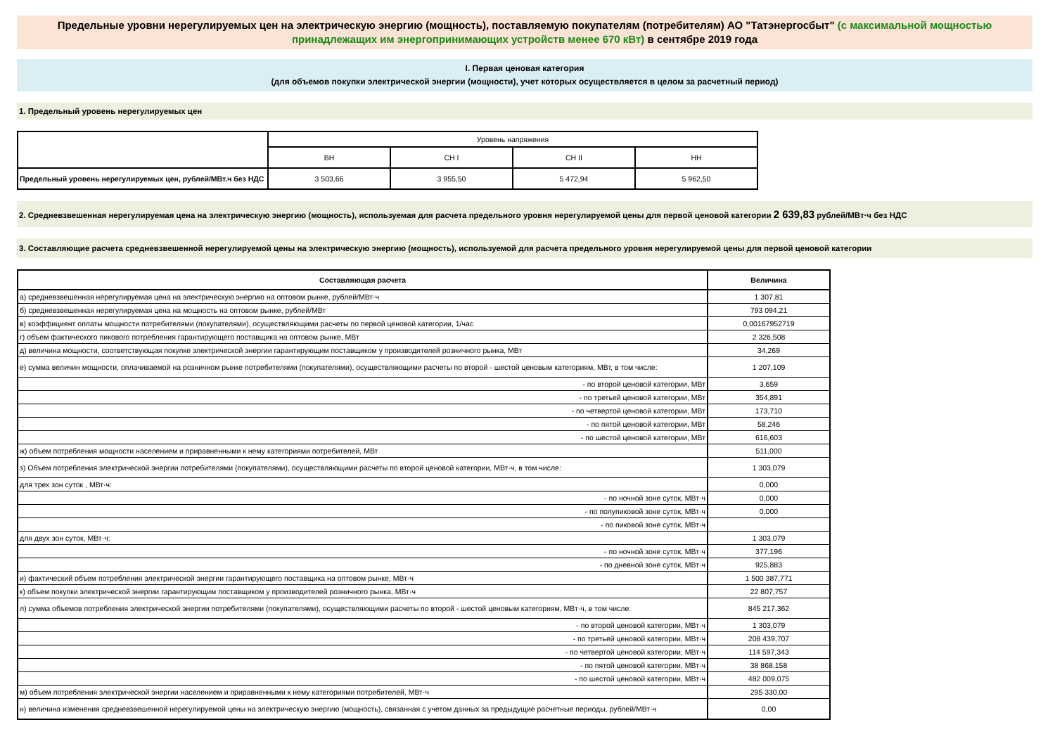Предельные уровни нерегулируемых цен на электрическую энергию (мощность), поставляемую покупателям (потребителям) АО "Татэнергосбыт" (с максимальной мощностью принадлежащих им энергопринимающих устройств менее 670 кВт) в сентябре 2019 года
I. Первая ценовая категория
(для объемов покупки электрической энергии (мощности), учет которых осуществляется в целом за расчетный период)
1. Предельный уровень нерегулируемых цен
| | Уровень напряжения | | | |
| | ВН | СН I | СН II | НН |
| Предельный уровень нерегулируемых цен, рублей/МВт.ч без НДС | 3 503,66 | 3 955,50 | 5 472,94 | 5 962,50 |
2. Средневзвешенная нерегулируемая цена на электрическую энергию (мощность), используемая для расчета предельного уровня нерегулируемой цены для первой ценовой категории 2 639,83 рублей/МВт·ч без НДС
3. Составляющие расчета средневзвешенной нерегулируемой цены на электрическую энергию (мощность), используемой для расчета предельного уровня нерегулируемой цены для первой ценовой категории
| Составляющая расчета | Величина |
| --- | --- |
| а) средневзвешенная нерегулируемая цена на электрическую энергию на оптовом рынке, рублей/МВт·ч | 1 307,81 |
| б) средневзвешенная нерегулируемая цена на мощность на оптовом рынке, рублей/МВт | 793 094,21 |
| в) коэффициент оплаты мощности потребителями (покупателями), осуществляющими расчеты по первой ценовой категории, 1/час | 0,00167952719 |
| г) объем фактического пикового потребления гарантирующего поставщика на оптовом рынке, МВт | 2 326,508 |
| д) величина мощности, соответствующая покупке электрической энергии гарантирующим поставщиком у производителей розничного рынка, МВт | 34,269 |
| е) сумма величин мощности, оплачиваемой на розничном рынке потребителями (покупателями), осуществляющими расчеты по второй - шестой ценовым категориям, МВт, в том числе: | 1 207,109 |
| - по второй ценовой категории, МВт | 3,659 |
| - по третьей ценовой категории, МВт | 354,891 |
| - по четвертой ценовой категории, МВт | 173,710 |
| - по пятой ценовой категории, МВт | 58,246 |
| - по шестой ценовой категории, МВт | 616,603 |
| ж) объем потребления мощности населением и приравненными к нему категориями потребителей, МВт | 511,000 |
| з) Объем потребления электрической энергии потребителями (покупателями), осуществляющими расчеты по второй ценовой категории, МВт·ч, в том числе: | 1 303,079 |
| для трех зон суток , МВт·ч: | 0,000 |
| - по ночной зоне суток, МВт·ч | 0,000 |
| - по полупиковой зоне суток, МВт·ч | 0,000 |
| - по пиковой зоне суток, МВт·ч | |
| для двух зон суток, МВт·ч: | 1 303,079 |
| - по ночной зоне суток, МВт·ч | 377,196 |
| - по дневной зоне суток, МВт·ч | 925,883 |
| и) фактический объем потребления электрической энергии гарантирующего поставщика на оптовом рынке, МВт·ч | 1 500 387,771 |
| к) объем покупки электрической энергии гарантирующим поставщиком у производителей розничного рынка, МВт·ч | 22 807,757 |
| л) сумма объемов потребления электрической энергии потребителями (покупателями), осуществляющими расчеты по второй - шестой ценовым категориям, МВт·ч, в том числе: | 845 217,362 |
| - по второй ценовой категории, МВт·ч | 1 303,079 |
| - по третьей ценовой категории, МВт·ч | 208 439,707 |
| - по четвертой ценовой категории, МВт·ч | 114 597,343 |
| - по пятой ценовой категории, МВт·ч | 38 868,158 |
| - по шестой ценовой категории, МВт·ч | 482 009,075 |
| м) объем потребления электрической энергии населением и приравненными к нему категориями потребителей, МВт·ч | 295 330,00 |
| н) величина изменения средневзвешенной нерегулируемой цены на электрическую энергию (мощность), связанная с учетом данных за предыдущие расчетные периоды, рублей/МВт·ч | 0,00 |